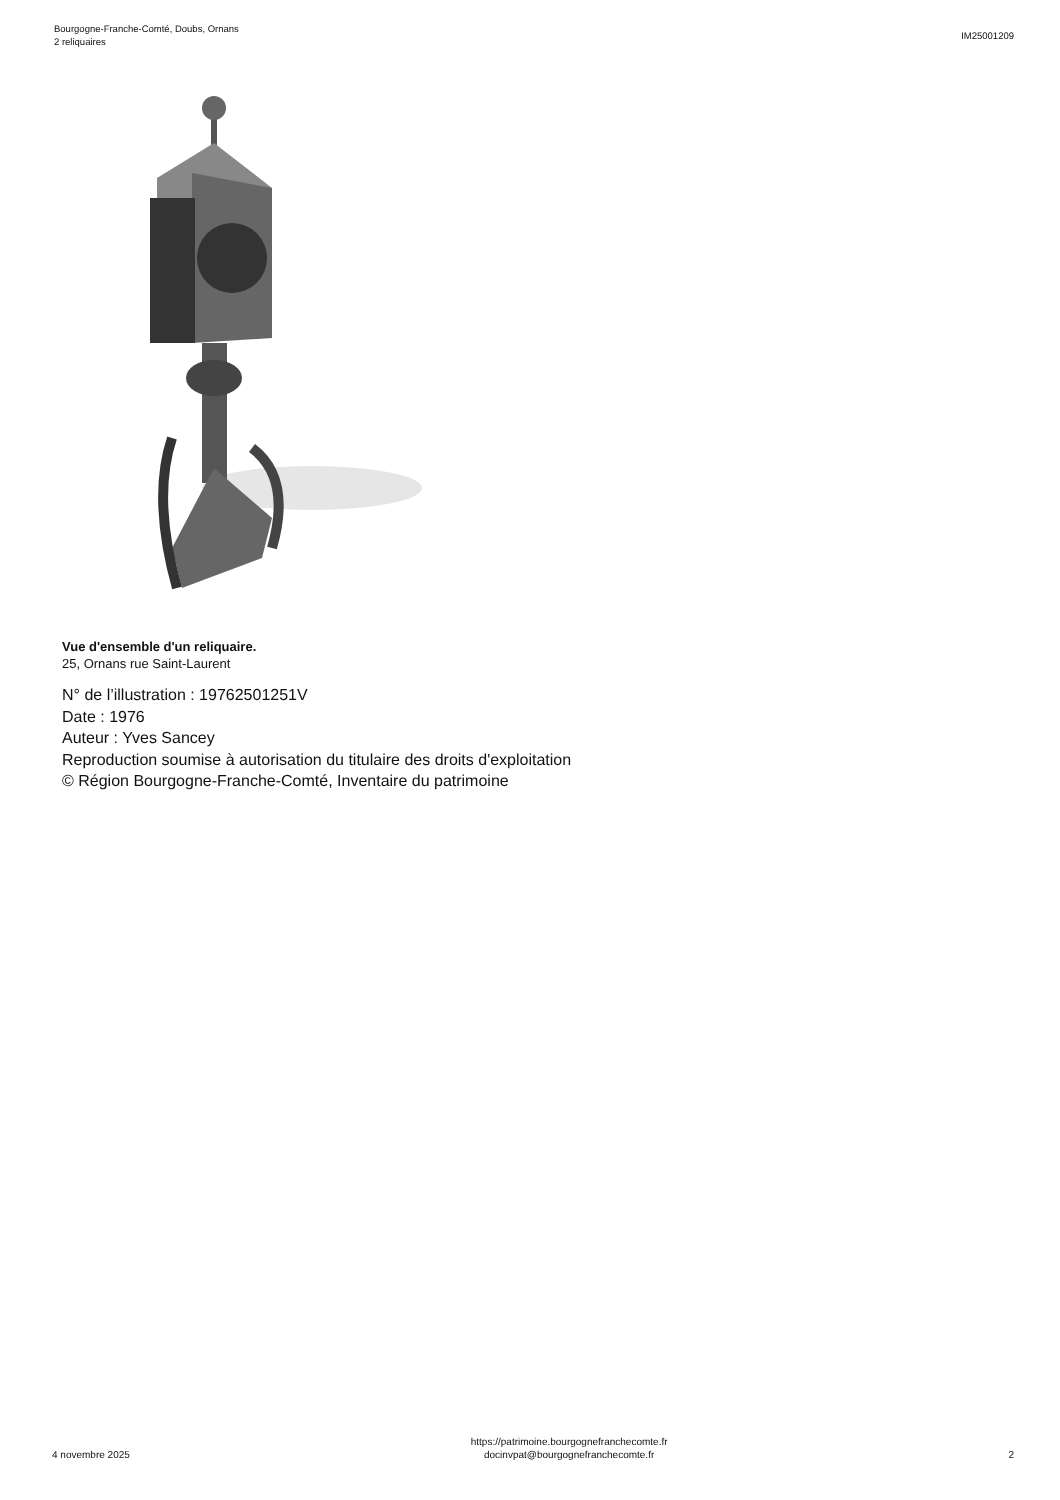Bourgogne-Franche-Comté, Doubs, Ornans
2 reliquaires
IM25001209
Vue d'ensemble d'un reliquaire.
25, Ornans rue Saint-Laurent
N° de l’illustration : 19762501251V
Date : 1976
Auteur : Yves Sancey
Reproduction soumise à autorisation du titulaire des droits d'exploitation
© Région Bourgogne-Franche-Comté, Inventaire du patrimoine
4 novembre 2025
https://patrimoine.bourgognefranchecomte.fr
docinvpat@bourgognefranchecomte.fr
2